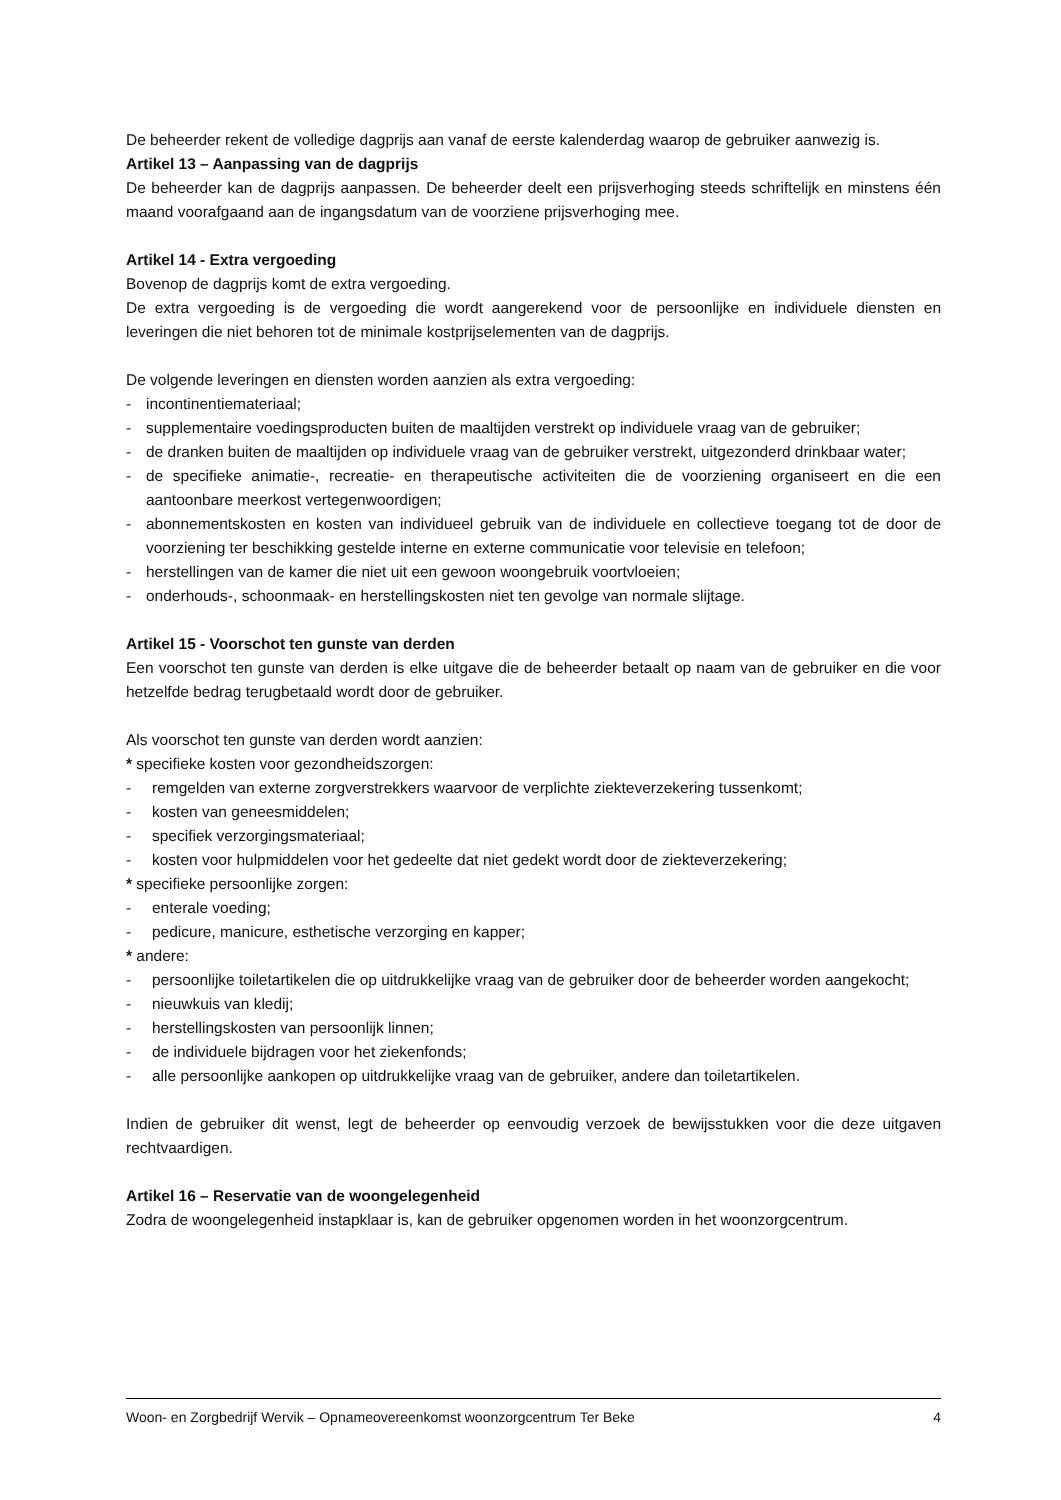De beheerder rekent de volledige dagprijs aan vanaf de eerste kalenderdag waarop de gebruiker aanwezig is.
Artikel 13 – Aanpassing van de dagprijs
De beheerder kan de dagprijs aanpassen. De beheerder deelt een prijsverhoging steeds schriftelijk en minstens één maand voorafgaand aan de ingangsdatum van de voorziene prijsverhoging mee.
Artikel 14 - Extra vergoeding
Bovenop de dagprijs komt de extra vergoeding.
De extra vergoeding is de vergoeding die wordt aangerekend voor de persoonlijke en individuele diensten en leveringen die niet behoren tot de minimale kostprijselementen van de dagprijs.
De volgende leveringen en diensten worden aanzien als extra vergoeding:
- incontinentiemateriaal;
- supplementaire voedingsproducten buiten de maaltijden verstrekt op individuele vraag van de gebruiker;
- de dranken buiten de maaltijden op individuele vraag van de gebruiker verstrekt, uitgezonderd drinkbaar water;
- de specifieke animatie-, recreatie- en therapeutische activiteiten die de voorziening organiseert en die een aantoonbare meerkost vertegenwoordigen;
- abonnementskosten en kosten van individueel gebruik van de individuele en collectieve toegang tot de door de voorziening ter beschikking gestelde interne en externe communicatie voor televisie en telefoon;
- herstellingen van de kamer die niet uit een gewoon woongebruik voortvloeien;
- onderhouds-, schoonmaak- en herstellingskosten niet ten gevolge van normale slijtage.
Artikel 15 - Voorschot ten gunste van derden
Een voorschot ten gunste van derden is elke uitgave die de beheerder betaalt op naam van de gebruiker en die voor hetzelfde bedrag terugbetaald wordt door de gebruiker.
Als voorschot ten gunste van derden wordt aanzien:
* specifieke kosten voor gezondheidszorgen:
- remgelden van externe zorgverstrekkers waarvoor de verplichte ziekteverzekering tussenkomt;
- kosten van geneesmiddelen;
- specifiek verzorgingsmateriaal;
- kosten voor hulpmiddelen voor het gedeelte dat niet gedekt wordt door de ziekteverzekering;
* specifieke persoonlijke zorgen:
- enterale voeding;
- pedicure, manicure, esthetische verzorging en kapper;
* andere:
- persoonlijke toiletartikelen die op uitdrukkelijke vraag van de gebruiker door de beheerder worden aangekocht;
- nieuwkuis van kledij;
- herstellingskosten van persoonlijk linnen;
- de individuele bijdragen voor het ziekenfonds;
- alle persoonlijke aankopen op uitdrukkelijke vraag van de gebruiker, andere dan toiletartikelen.
Indien de gebruiker dit wenst, legt de beheerder op eenvoudig verzoek de bewijsstukken voor die deze uitgaven rechtvaardigen.
Artikel 16 – Reservatie van de woongelegenheid
Zodra de woongelegenheid instapklaar is, kan de gebruiker opgenomen worden in het woonzorgcentrum.
Woon- en Zorgbedrijf Wervik – Opnameovereenkomst woonzorgcentrum Ter Beke 4